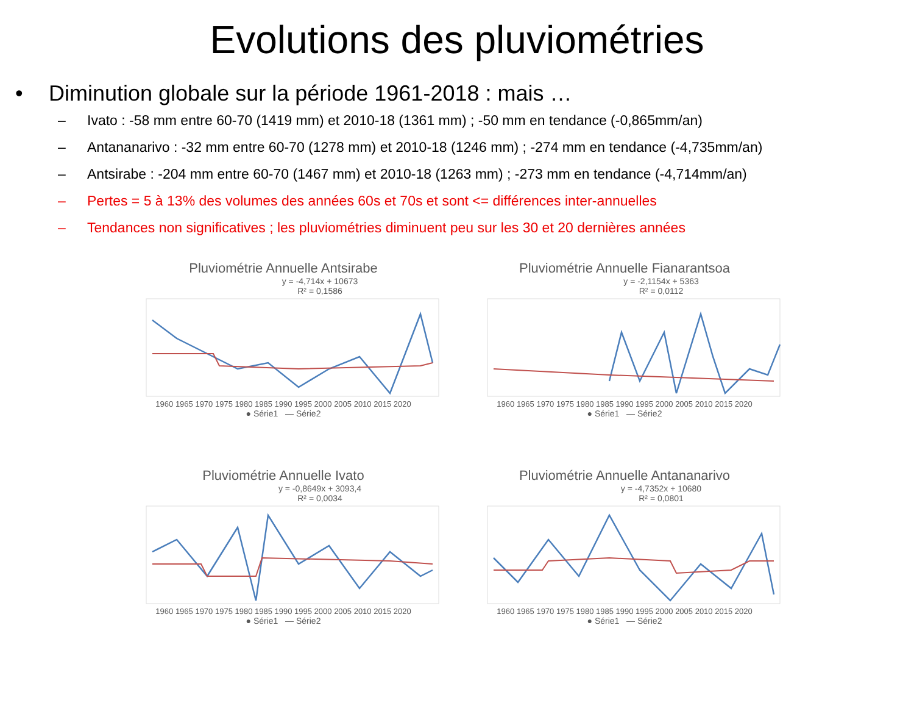Evolutions des pluviométries
• Diminution globale sur la période 1961-2018 : mais …
– Ivato : -58 mm entre 60-70 (1419 mm) et 2010-18 (1361 mm) ; -50 mm en tendance (-0,865mm/an)
– Antananarivo : -32 mm entre 60-70 (1278 mm) et 2010-18 (1246 mm) ; -274 mm en tendance (-4,735mm/an)
– Antsirabe : -204 mm entre 60-70 (1467 mm) et 2010-18 (1263 mm) ; -273 mm en tendance (-4,714mm/an)
– Pertes = 5 à 13% des volumes des années 60s et 70s et sont <= différences inter-annuelles
– Tendances non significatives ; les pluviométries diminuent peu sur les 30 et 20 dernières années
Pluviométrie Annuelle Antsirabe
y = -4,714x + 10673
R² = 0,1586
1960 1965 1970 1975 1980 1985 1990 1995 2000 2005 2010 2015 2020
● Série1 — Série2
Pluviométrie Annuelle Fianarantsoa
y = -2,1154x + 5363
R² = 0,0112
1960 1965 1970 1975 1980 1985 1990 1995 2000 2005 2010 2015 2020
● Série1 — Série2
Pluviométrie Annuelle Ivato
y = -0,8649x + 3093,4
R² = 0,0034
1960 1965 1970 1975 1980 1985 1990 1995 2000 2005 2010 2015 2020
● Série1 — Série2
Pluviométrie Annuelle Antananarivo
y = -4,7352x + 10680
R² = 0,0801
1960 1965 1970 1975 1980 1985 1990 1995 2000 2005 2010 2015 2020
● Série1 — Série2